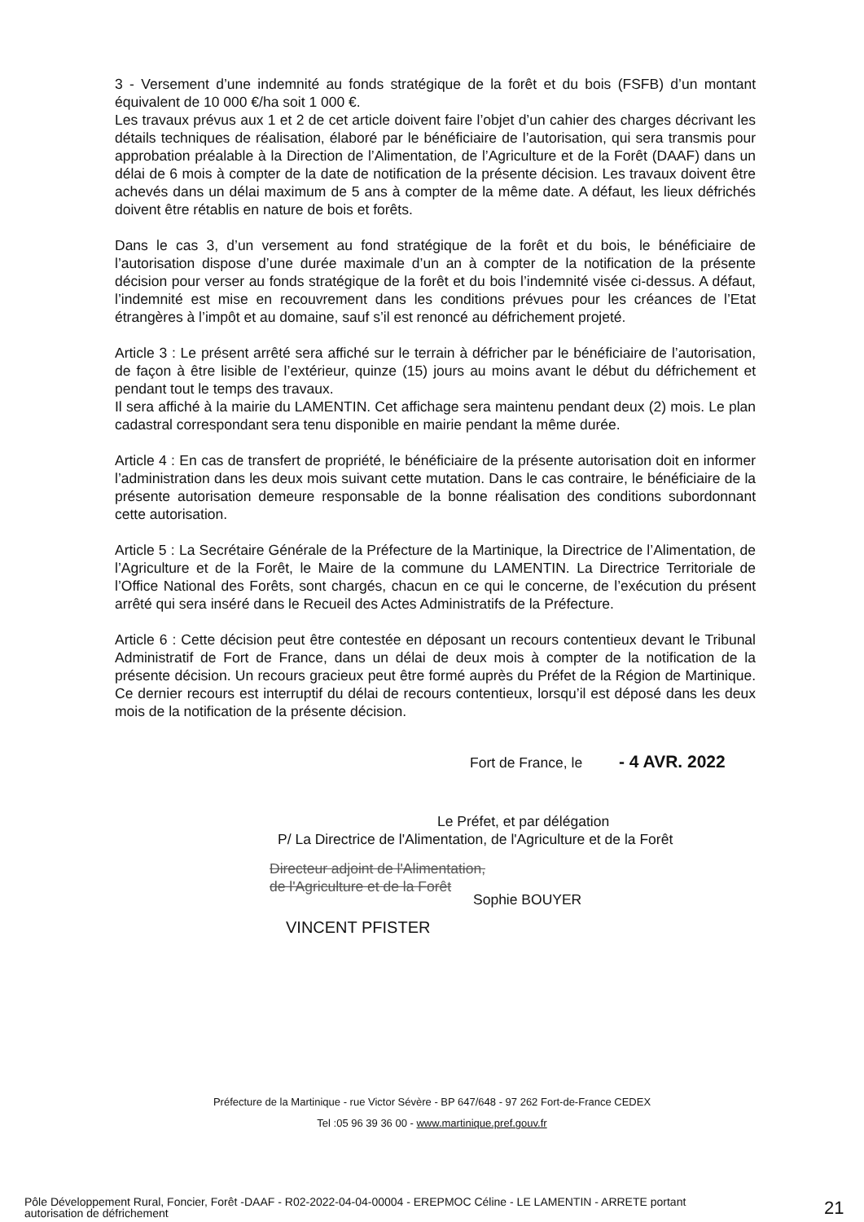3 - Versement d’une indemnité au fonds stratégique de la forêt et du bois (FSFB) d’un montant équivalent de 10 000 €/ha soit 1 000 €.
Les travaux prévus aux 1 et 2 de cet article doivent faire l’objet d’un cahier des charges décrivant les détails techniques de réalisation, élaboré par le bénéficiaire de l’autorisation, qui sera transmis pour approbation préalable à la Direction de l’Alimentation, de l’Agriculture et de la Forêt (DAAF) dans un délai de 6 mois à compter de la date de notification de la présente décision. Les travaux doivent être achevés dans un délai maximum de 5 ans à compter de la même date. A défaut, les lieux défrichés doivent être rétablis en nature de bois et forêts.
Dans le cas 3, d’un versement au fond stratégique de la forêt et du bois, le bénéficiaire de l’autorisation dispose d’une durée maximale d’un an à compter de la notification de la présente décision pour verser au fonds stratégique de la forêt et du bois l’indemnité visée ci-dessus. A défaut, l’indemnité est mise en recouvrement dans les conditions prévues pour les créances de l’Etat étrangères à l’impôt et au domaine, sauf s’il est renoncé au défrichement projeté.
Article 3 : Le présent arrêté sera affiché sur le terrain à défricher par le bénéficiaire de l’autorisation, de façon à être lisible de l’extérieur, quinze (15) jours au moins avant le début du défrichement et pendant tout le temps des travaux.
Il sera affiché à la mairie du LAMENTIN. Cet affichage sera maintenu pendant deux (2) mois. Le plan cadastral correspondant sera tenu disponible en mairie pendant la même durée.
Article 4 : En cas de transfert de propriété, le bénéficiaire de la présente autorisation doit en informer l’administration dans les deux mois suivant cette mutation. Dans le cas contraire, le bénéficiaire de la présente autorisation demeure responsable de la bonne réalisation des conditions subordonnant cette autorisation.
Article 5 : La Secrétaire Générale de la Préfecture de la Martinique, la Directrice de l’Alimentation, de l’Agriculture et de la Forêt, le Maire de la commune du LAMENTIN. La Directrice Territoriale de l’Office National des Forêts, sont chargés, chacun en ce qui le concerne, de l’exécution du présent arrêté qui sera inséré dans le Recueil des Actes Administratifs de la Préfecture.
Article 6 : Cette décision peut être contestée en déposant un recours contentieux devant le Tribunal Administratif de Fort de France, dans un délai de deux mois à compter de la notification de la présente décision. Un recours gracieux peut être formé auprès du Préfet de la Région de Martinique. Ce dernier recours est interruptif du délai de recours contentieux, lorsqu’il est déposé dans les deux mois de la notification de la présente décision.
Fort de France, le - 4 AVR. 2022
Le Préfet, et par délégation
P/ La Directrice de l'Alimentation, de l'Agriculture et de la Forêt
Directeur adjoint de l'Alimentation,
de l'Agriculture et de la Forêt
Sophie BOUYER
VINCENT PFISTER
Préfecture de la Martinique - rue Victor Sévère - BP 647/648 - 97 262 Fort-de-France CEDEX
Tel :05 96 39 36 00 - www.martinique.pref.gouv.fr
Pôle Développement Rural, Foncier, Forêt -DAAF - R02-2022-04-04-00004 - EREPMOC Céline - LE LAMENTIN - ARRETE portant autorisation de défrichement
21